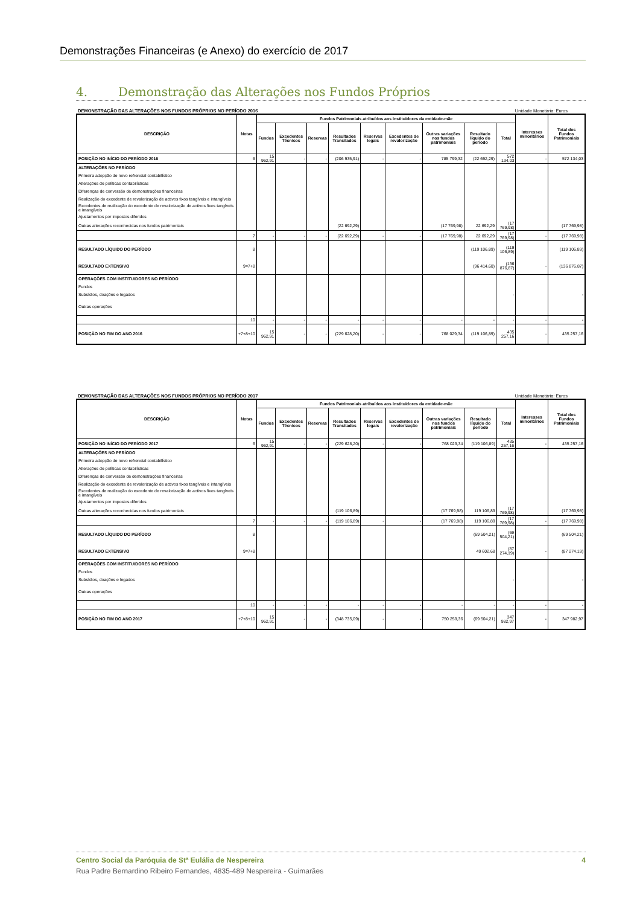Demonstrações Financeiras (e Anexo) do exercício de 2017
4. Demonstração das Alterações nos Fundos Próprios
DEMONSTRAÇÃO DAS ALTERAÇÕES NOS FUNDOS PRÓPRIOS NO PERÍODO 2016 Unidade Monetária: Euros
| DESCRIÇÃO | Notas | Fundos Patrimoniais atribuídos aos instituidores da entidade-mãe | | | | | | | | | Interesses minoritários | Total dos Fundos Patrimoniais |
| --- | --- | --- | --- | --- | --- | --- | --- | --- | --- | --- | --- | --- |
| | | Fundos | Excedentes Técnicos | Reservas | Resultados Transitados | Reservas legais | Excedentes de revalorização | Outras variações nos fundos patrimoniais | Resultado líquido do período | Total | | |
| POSIÇÃO NO INÍCIO DO PERÍODO 2016 | 6 | 15 962,91 | - | - | (206 935,91) | - | - | 785 799,32 | (22 692,29) | 572 134,03 | - | 572 134,03 |
| ALTERAÇÕES NO PERÍODO | | | | | | | | | | | | |
| Primeira adopção de novo refrencial contabilístico | | | | | | | | | | | | |
| Alterações de políticas contabilísticas | | | | | | | | | | | | |
| Diferenças de conversão de demonstrações financeiras | | | | | | | | | | | | |
| Realização do excedente de revalorização de activos fixos tangíveis e intangíveis | | | | | | | | | | | | |
| Excedentes de realização do excedente de revalorização de activos fixos tangíveis e intangíveis | | | | | | | | | | | | |
| Ajustamentos por impostos diferidos | | | | | | | | | | | | |
| Outras alterações reconhecidas nos fundos patrimoniais | | | | | (22 692,29) | | | (17 769,98) | 22 692,29 | (17 769,98) | | (17 769,98) |
| | 7 | - | - | - | (22 692,29) | - | - | (17 769,98) | 22 692,29 | (17 769,98) | - | (17 769,98) |
| RESULTADO LÍQUIDO DO PERÍODO | 8 | | | | | | | | (119 106,89) | (119 106,89) | | (119 106,89) |
| RESULTADO EXTENSIVO | 9=7+8 | | | | | | | | (96 414,60) | (136 876,87) | - | (136 876,87) |
| OPERAÇÕES COM INSTITUIDORES NO PERÍODO | | | | | | | | | | | | |
| Fundos | | | | | | | | | | | | |
| Subsídios, doações e legados | | | | | | | | | | - | | - |
| Outras operações | | | | | | | | | | | | |
| | 10 | - | - | - | - | - | - | - | - | - | - | - |
| POSIÇÃO NO FIM DO ANO 2016 | +7+8+10 | 15 962,91 | - | - | (229 628,20) | - | - | 768 029,34 | (119 106,89) | 435 257,16 | - | 435 257,16 |
DEMONSTRAÇÃO DAS ALTERAÇÕES NOS FUNDOS PRÓPRIOS NO PERÍODO 2017 Unidade Monetária: Euros
| DESCRIÇÃO | Notas | Fundos Patrimoniais atribuídos aos instituidores da entidade-mãe | | | | | | | | | Interesses minoritários | Total dos Fundos Patrimoniais |
| --- | --- | --- | --- | --- | --- | --- | --- | --- | --- | --- | --- | --- |
| | | Fundos | Excedentes Técnicos | Reservas | Resultados Transitados | Reservas legais | Excedentes de revalorização | Outras variações nos fundos patrimoniais | Resultado líquido do período | Total | | |
| POSIÇÃO NO INÍCIO DO PERÍODO 2017 | 6 | 15 962,91 | - | - | (229 628,20) | - | - | 768 029,34 | (119 106,89) | 435 257,16 | - | 435 257,16 |
| ALTERAÇÕES NO PERÍODO | | | | | | | | | | | | |
| Primeira adopção de novo refrencial contabilístico | | | | | | | | | | | | |
| Alterações de políticas contabilísticas | | | | | | | | | | | | |
| Diferenças de conversão de demonstrações financeiras | | | | | | | | | | | | |
| Realização do excedente de revalorização de activos fixos tangíveis e intangíveis | | | | | | | | | | | | |
| Excedentes de realização do excedente de revalorização de activos fixos tangíveis e intangíveis | | | | | | | | | | | | |
| Ajustamentos por impostos diferidos | | | | | | | | | | | | |
| Outras alterações reconhecidas nos fundos patrimoniais | | | | | (119 106,89) | | | (17 769,98) | 119 106,89 | (17 769,98) | | (17 769,98) |
| | 7 | - | - | - | (119 106,89) | - | - | (17 769,98) | 119 106,89 | (17 769,98) | - | (17 769,98) |
| RESULTADO LÍQUIDO DO PERÍODO | 8 | | | | | | | | (69 504,21) | (69 504,21) | | (69 504,21) |
| RESULTADO EXTENSIVO | 9=7+8 | | | | | | | | 49 602,68 | (87 274,19) | - | (87 274,19) |
| OPERAÇÕES COM INSTITUIDORES NO PERÍODO | | | | | | | | | | | | |
| Fundos | | | | | | | | | | | | |
| Subsídios, doações e legados | | | | | | | | | | - | | - |
| Outras operações | | | | | | | | | | | | |
| | 10 | - | - | - | - | - | - | - | - | - | - | - |
| POSIÇÃO NO FIM DO ANO 2017 | +7+8+10 | 15 962,91 | - | - | (348 735,09) | - | - | 750 259,36 | (69 504,21) | 347 982,97 | - | 347 982,97 |
Centro Social da Paróquia de Stª Eulália de Nespereira 4
Rua Padre Bernardino Ribeiro Fernandes, 4835-489 Nespereira - Guimarães